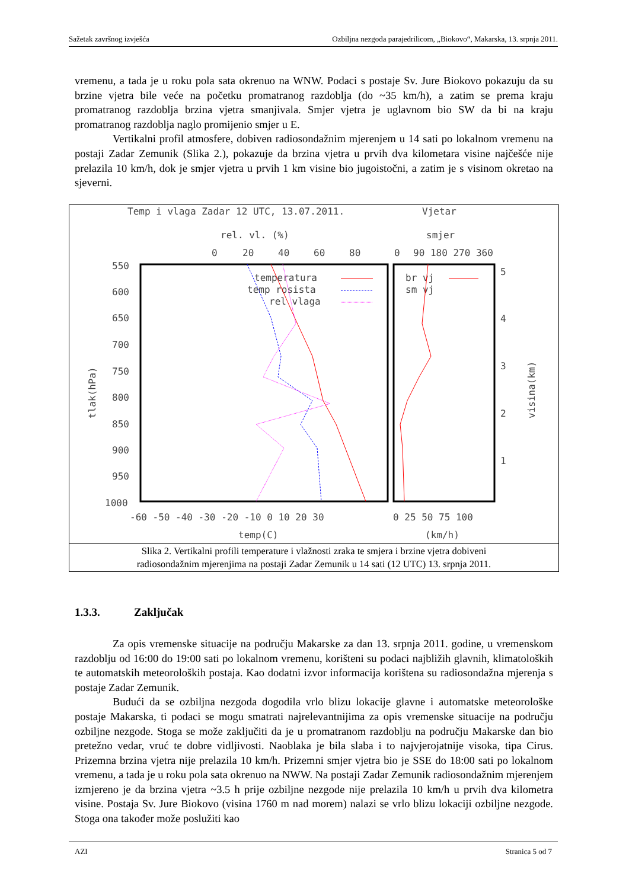Sažetak završnog izvješća Ozbiljna nezgoda parajedrilicom, „Biokovo“, Makarska, 13. srpnja 2011.
vremenu, a tada je u roku pola sata okrenuo na WNW. Podaci s postaje Sv. Jure Biokovo pokazuju da su brzine vjetra bile veće na početku promatranog razdoblja (do ~35 km/h), a zatim se prema kraju promatranog razdoblja brzina vjetra smanjivala. Smjer vjetra je uglavnom bio SW da bi na kraju promatranog razdoblja naglo promijenio smjer u E.
Vertikalni profil atmosfere, dobiven radiosondažnim mjerenjem u 14 sati po lokalnom vremenu na postaji Zadar Zemunik (Slika 2.), pokazuje da brzina vjetra u prvih dva kilometara visine najčešće nije prelazila 10 km/h, dok je smjer vjetra u prvih 1 km visine bio jugoistočni, a zatim je s visinom okretao na sjeverni.
Temp i vlaga Zadar 12 UTC, 13.07.2011.
Vjetar
rel. vl. (%)
smjer
0
20
40
60
80
0
90 180 270 360
550
600
650
700
750
800
850
900
950
1000
5
4
3
2
1
-60 -50 -40 -30 -20 -10 0 10 20 30
0 25 50 75 100
temp(C)
(km/h)
tlak(hPa)
visina(km)
temperatura
temp rosista
rel vlaga
br vj
sm vj
Slika 2. Vertikalni profili temperature i vlažnosti zraka te smjera i brzine vjetra dobiveni
radiosondažnim mjerenjima na postaji Zadar Zemunik u 14 sati (12 UTC) 13. srpnja 2011.
1.3.3. Zaključak
Za opis vremenske situacije na području Makarske za dan 13. srpnja 2011. godine, u vremenskom razdoblju od 16:00 do 19:00 sati po lokalnom vremenu, korišteni su podaci najbližih glavnih, klimatoloških te automatskih meteoroloških postaja. Kao dodatni izvor informacija korištena su radiosondažna mjerenja s postaje Zadar Zemunik.
Budući da se ozbiljna nezgoda dogodila vrlo blizu lokacije glavne i automatske meteorološke postaje Makarska, ti podaci se mogu smatrati najrelevantnijima za opis vremenske situacije na području ozbiljne nezgode. Stoga se može zaključiti da je u promatranom razdoblju na području Makarske dan bio pretežno vedar, vruć te dobre vidljivosti. Naoblaka je bila slaba i to najvjerojatnije visoka, tipa Cirus. Prizemna brzina vjetra nije prelazila 10 km/h. Prizemni smjer vjetra bio je SSE do 18:00 sati po lokalnom vremenu, a tada je u roku pola sata okrenuo na NWW. Na postaji Zadar Zemunik radiosondažnim mjerenjem izmjereno je da brzina vjetra ~3.5 h prije ozbiljne nezgode nije prelazila 10 km/h u prvih dva kilometra visine. Postaja Sv. Jure Biokovo (visina 1760 m nad morem) nalazi se vrlo blizu lokaciji ozbiljne nezgode. Stoga ona također može poslužiti kao
AZI Stranica 5 od 7